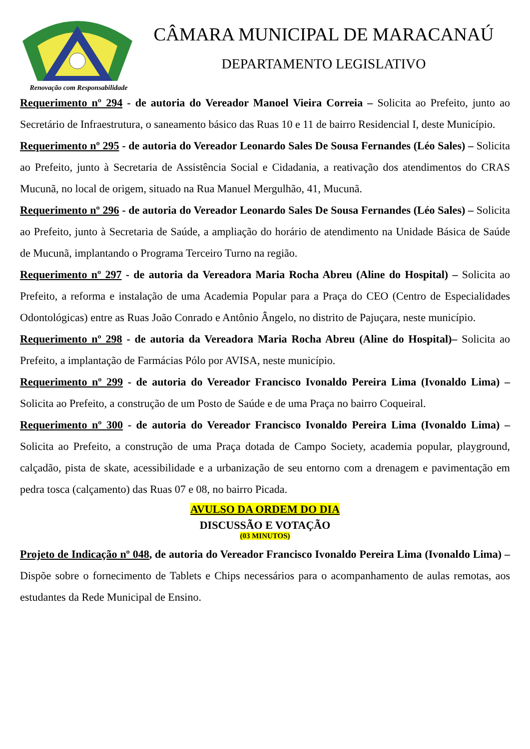Renovação com Responsabilidade
CÂMARA MUNICIPAL DE MARACANAÚ
DEPARTAMENTO LEGISLATIVO
Requerimento nº 294 - de autoria do Vereador Manoel Vieira Correia – Solicita ao Prefeito, junto ao Secretário de Infraestrutura, o saneamento básico das Ruas 10 e 11 de bairro Residencial I, deste Município.
Requerimento nº 295 - de autoria do Vereador Leonardo Sales De Sousa Fernandes (Léo Sales) – Solicita ao Prefeito, junto à Secretaria de Assistência Social e Cidadania, a reativação dos atendimentos do CRAS Mucunã, no local de origem, situado na Rua Manuel Mergulhão, 41, Mucunã.
Requerimento nº 296 - de autoria do Vereador Leonardo Sales De Sousa Fernandes (Léo Sales) – Solicita ao Prefeito, junto à Secretaria de Saúde, a ampliação do horário de atendimento na Unidade Básica de Saúde de Mucunã, implantando o Programa Terceiro Turno na região.
Requerimento nº 297 - de autoria da Vereadora Maria Rocha Abreu (Aline do Hospital) – Solicita ao Prefeito, a reforma e instalação de uma Academia Popular para a Praça do CEO (Centro de Especialidades Odontológicas) entre as Ruas João Conrado e Antônio Ângelo, no distrito de Pajuçara, neste município.
Requerimento nº 298 - de autoria da Vereadora Maria Rocha Abreu (Aline do Hospital)– Solicita ao Prefeito, a implantação de Farmácias Pólo por AVISA, neste município.
Requerimento nº 299 - de autoria do Vereador Francisco Ivonaldo Pereira Lima (Ivonaldo Lima) – Solicita ao Prefeito, a construção de um Posto de Saúde e de uma Praça no bairro Coqueiral.
Requerimento nº 300 - de autoria do Vereador Francisco Ivonaldo Pereira Lima (Ivonaldo Lima) – Solicita ao Prefeito, a construção de uma Praça dotada de Campo Society, academia popular, playground, calçadão, pista de skate, acessibilidade e a urbanização de seu entorno com a drenagem e pavimentação em pedra tosca (calçamento) das Ruas 07 e 08, no bairro Picada.
AVULSO DA ORDEM DO DIA
DISCUSSÃO E VOTAÇÃO
(03 MINUTOS)
Projeto de Indicação nº 048, de autoria do Vereador Francisco Ivonaldo Pereira Lima (Ivonaldo Lima) – Dispõe sobre o fornecimento de Tablets e Chips necessários para o acompanhamento de aulas remotas, aos estudantes da Rede Municipal de Ensino.